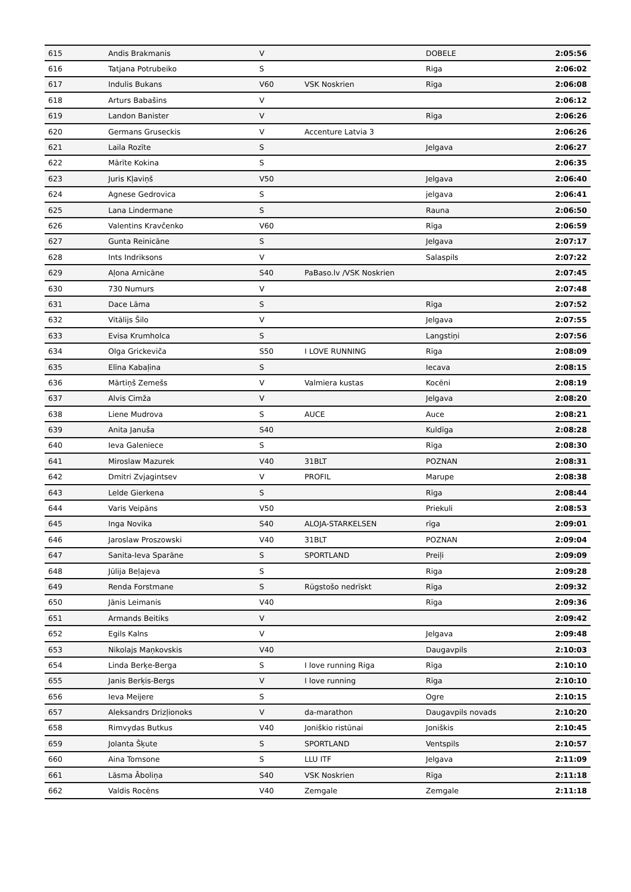| 615 | Andis Brakmanis | V | | DOBELE | 2:05:56 |
| 616 | Tatjana Potrubeiko | S | | Riga | 2:06:02 |
| 617 | Indulis Bukans | V60 | VSK Noskrien | Rīga | 2:06:08 |
| 618 | Arturs Babašins | V | | | 2:06:12 |
| 619 | Landon Banister | V | | Rīga | 2:06:26 |
| 620 | Germans Gruseckis | V | Accenture Latvia 3 | | 2:06:26 |
| 621 | Laila Rozīte | S | | Jelgava | 2:06:27 |
| 622 | Mārīte Kokina | S | | | 2:06:35 |
| 623 | Juris Kļaviņš | V50 | | Jelgava | 2:06:40 |
| 624 | Agnese Gedrovica | S | | jelgava | 2:06:41 |
| 625 | Lana Lindermane | S | | Rauna | 2:06:50 |
| 626 | Valentins Kravčenko | V60 | | Rīga | 2:06:59 |
| 627 | Gunta Reinicāne | S | | Jelgava | 2:07:17 |
| 628 | Ints Indriksons | V | | Salaspils | 2:07:22 |
| 629 | Aļona Arnicāne | S40 | PaBaso.lv /VSK Noskrien | | 2:07:45 |
| 630 | 730 Numurs | V | | | 2:07:48 |
| 631 | Dace Lāma | S | | Rīga | 2:07:52 |
| 632 | Vitālijs Šilo | V | | Jelgava | 2:07:55 |
| 633 | Evisa Krumholca | S | | Langstiņi | 2:07:56 |
| 634 | Olga Grickeviča | S50 | I LOVE RUNNING | Rīga | 2:08:09 |
| 635 | Elīna Kabaļina | S | | Iecava | 2:08:15 |
| 636 | Mārtiņš Zemešs | V | Valmiera kustas | Kocēni | 2:08:19 |
| 637 | Alvis Cimža | V | | Jelgava | 2:08:20 |
| 638 | Liene Mudrova | S | AUCE | Auce | 2:08:21 |
| 639 | Anita Januša | S40 | | Kuldīga | 2:08:28 |
| 640 | Ieva Galeniece | S | | Rīga | 2:08:30 |
| 641 | Miroslaw Mazurek | V40 | 31BLT | POZNAN | 2:08:31 |
| 642 | Dmitri Zvjagintsev | V | PROFIL | Marupe | 2:08:38 |
| 643 | Lelde Gierkena | S | | Rīga | 2:08:44 |
| 644 | Varis Veipāns | V50 | | Priekuli | 2:08:53 |
| 645 | Inga Novika | S40 | ALOJA-STARKELSEN | rīga | 2:09:01 |
| 646 | Jaroslaw Proszowski | V40 | 31BLT | POZNAN | 2:09:04 |
| 647 | Sanita-Ieva Sparāne | S | SPORTLAND | Preiļi | 2:09:09 |
| 648 | Jūlija Beļajeva | S | | Riga | 2:09:28 |
| 649 | Renda Forstmane | S | Rūgstošo nedrīskt | Rīga | 2:09:32 |
| 650 | Jānis Leimanis | V40 | | Rīga | 2:09:36 |
| 651 | Armands Beitiks | V | | | 2:09:42 |
| 652 | Egils Kalns | V | | Jelgava | 2:09:48 |
| 653 | Nikolajs Maņkovskis | V40 | | Daugavpils | 2:10:03 |
| 654 | Linda Berķe-Berga | S | I love running Riga | Rīga | 2:10:10 |
| 655 | Janis Berķis-Bergs | V | I love running | Rīga | 2:10:10 |
| 656 | Ieva Meijere | S | | Ogre | 2:10:15 |
| 657 | Aleksandrs Drizļionoks | V | da-marathon | Daugavpils novads | 2:10:20 |
| 658 | Rimvydas Butkus | V40 | Joniškio ristūnai | Joniškis | 2:10:45 |
| 659 | Jolanta Šķute | S | SPORTLAND | Ventspils | 2:10:57 |
| 660 | Aina Tomsone | S | LLU ITF | Jelgava | 2:11:09 |
| 661 | Lāsma Āboliņa | S40 | VSK Noskrien | Rīga | 2:11:18 |
| 662 | Valdis Rocēns | V40 | Zemgale | Zemgale | 2:11:18 |